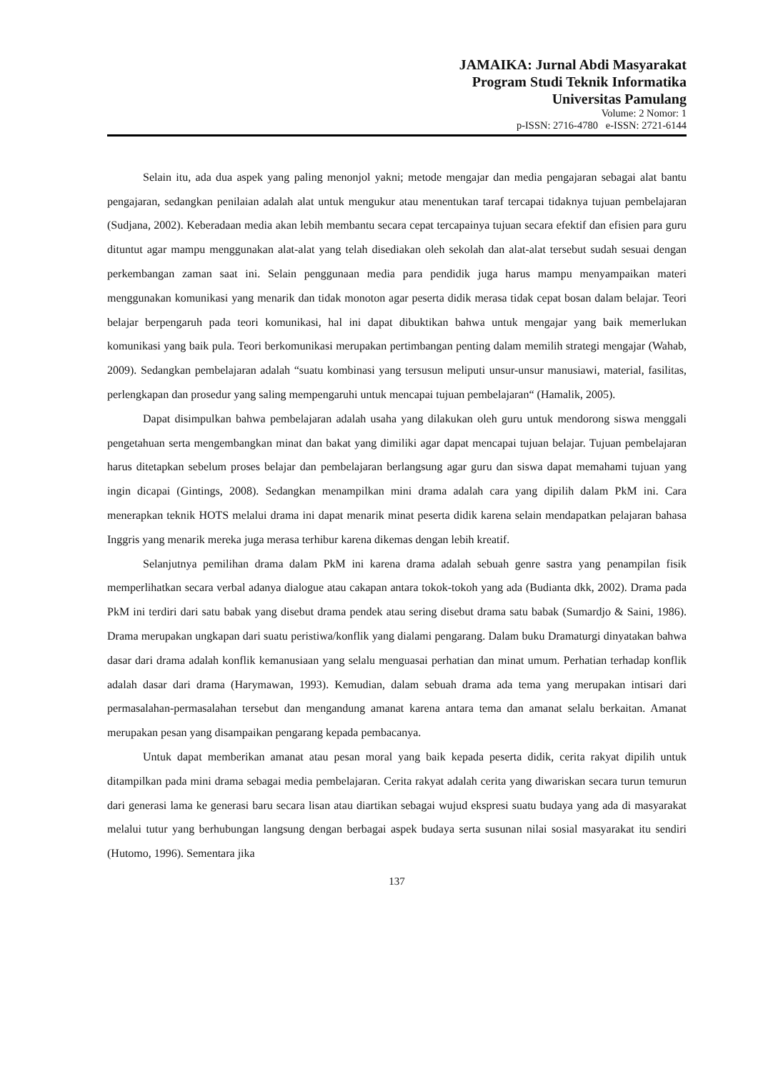JAMAIKA: Jurnal Abdi Masyarakat
Program Studi Teknik Informatika
Universitas Pamulang
Volume: 2 Nomor: 1
p-ISSN: 2716-4780 e-ISSN: 2721-6144
Selain itu, ada dua aspek yang paling menonjol yakni; metode mengajar dan media pengajaran sebagai alat bantu pengajaran, sedangkan penilaian adalah alat untuk mengukur atau menentukan taraf tercapai tidaknya tujuan pembelajaran (Sudjana, 2002). Keberadaan media akan lebih membantu secara cepat tercapainya tujuan secara efektif dan efisien para guru dituntut agar mampu menggunakan alat-alat yang telah disediakan oleh sekolah dan alat-alat tersebut sudah sesuai dengan perkembangan zaman saat ini. Selain penggunaan media para pendidik juga harus mampu menyampaikan materi menggunakan komunikasi yang menarik dan tidak monoton agar peserta didik merasa tidak cepat bosan dalam belajar. Teori belajar berpengaruh pada teori komunikasi, hal ini dapat dibuktikan bahwa untuk mengajar yang baik memerlukan komunikasi yang baik pula. Teori berkomunikasi merupakan pertimbangan penting dalam memilih strategi mengajar (Wahab, 2009). Sedangkan pembelajaran adalah “suatu kombinasi yang tersusun meliputi unsur-unsur manusiawi, material, fasilitas, perlengkapan dan prosedur yang saling mempengaruhi untuk mencapai tujuan pembelajaran“ (Hamalik, 2005).
Dapat disimpulkan bahwa pembelajaran adalah usaha yang dilakukan oleh guru untuk mendorong siswa menggali pengetahuan serta mengembangkan minat dan bakat yang dimiliki agar dapat mencapai tujuan belajar. Tujuan pembelajaran harus ditetapkan sebelum proses belajar dan pembelajaran berlangsung agar guru dan siswa dapat memahami tujuan yang ingin dicapai (Gintings, 2008). Sedangkan menampilkan mini drama adalah cara yang dipilih dalam PkM ini. Cara menerapkan teknik HOTS melalui drama ini dapat menarik minat peserta didik karena selain mendapatkan pelajaran bahasa Inggris yang menarik mereka juga merasa terhibur karena dikemas dengan lebih kreatif.
Selanjutnya pemilihan drama dalam PkM ini karena drama adalah sebuah genre sastra yang penampilan fisik memperlihatkan secara verbal adanya dialogue atau cakapan antara tokok-tokoh yang ada (Budianta dkk, 2002). Drama pada PkM ini terdiri dari satu babak yang disebut drama pendek atau sering disebut drama satu babak (Sumardjo & Saini, 1986). Drama merupakan ungkapan dari suatu peristiwa/konflik yang dialami pengarang. Dalam buku Dramaturgi dinyatakan bahwa dasar dari drama adalah konflik kemanusiaan yang selalu menguasai perhatian dan minat umum. Perhatian terhadap konflik adalah dasar dari drama (Harymawan, 1993). Kemudian, dalam sebuah drama ada tema yang merupakan intisari dari permasalahan-permasalahan tersebut dan mengandung amanat karena antara tema dan amanat selalu berkaitan. Amanat merupakan pesan yang disampaikan pengarang kepada pembacanya.
Untuk dapat memberikan amanat atau pesan moral yang baik kepada peserta didik, cerita rakyat dipilih untuk ditampilkan pada mini drama sebagai media pembelajaran. Cerita rakyat adalah cerita yang diwariskan secara turun temurun dari generasi lama ke generasi baru secara lisan atau diartikan sebagai wujud ekspresi suatu budaya yang ada di masyarakat melalui tutur yang berhubungan langsung dengan berbagai aspek budaya serta susunan nilai sosial masyarakat itu sendiri (Hutomo, 1996). Sementara jika
137